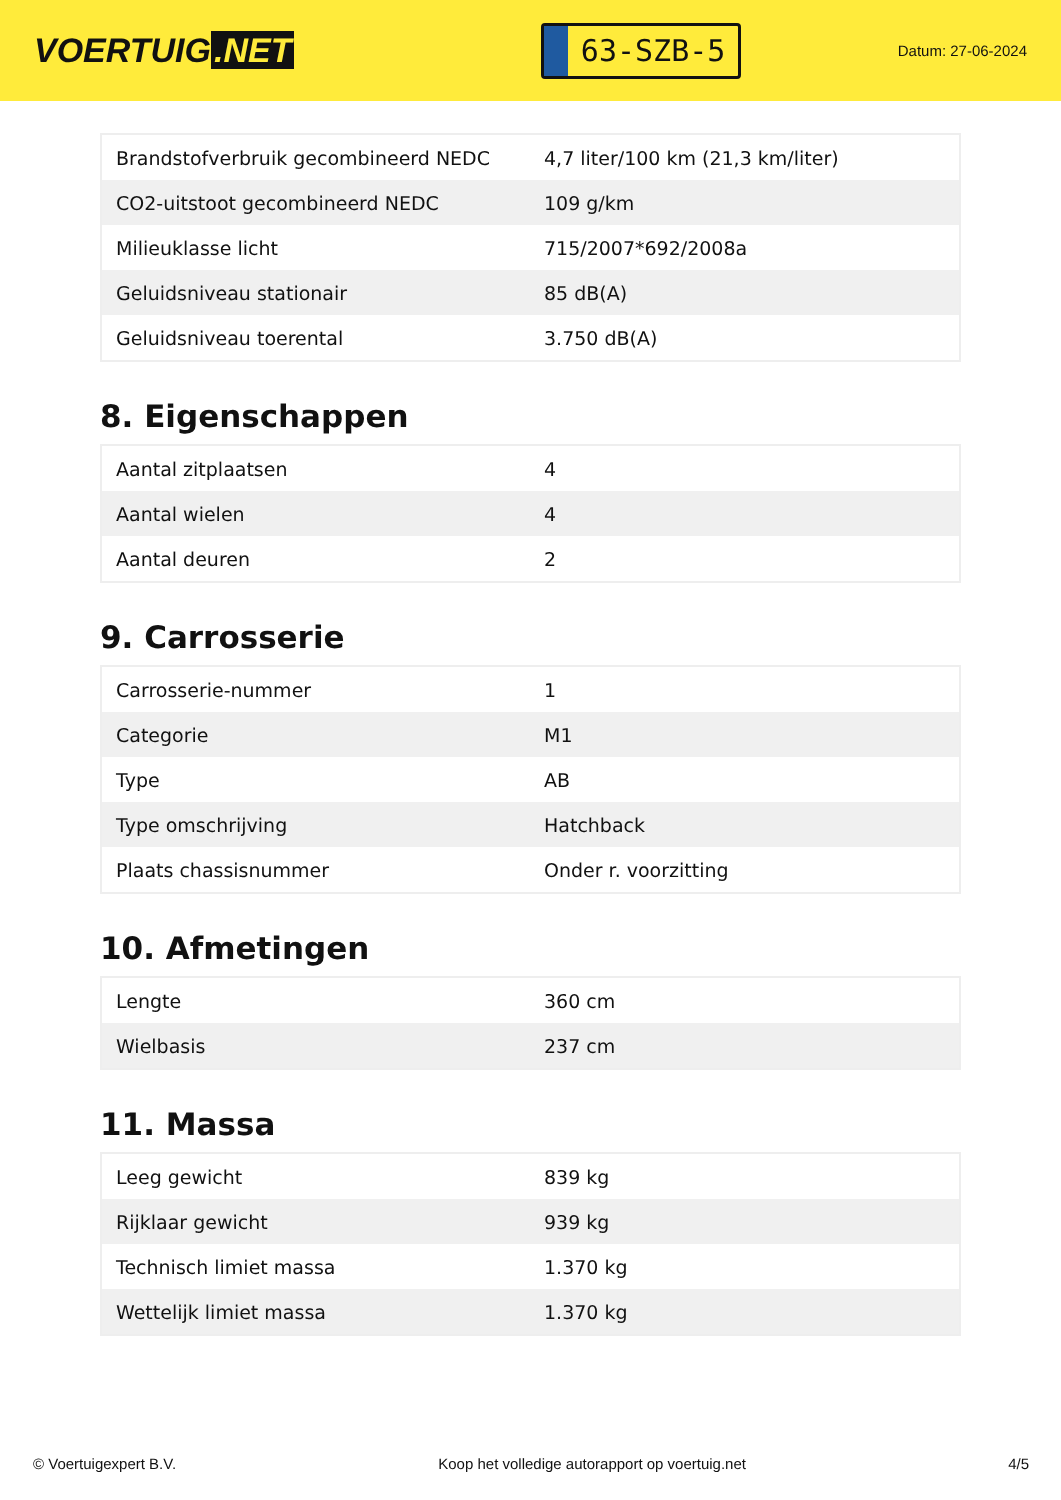VOERTUIG.NET
63-SZB-5
Datum: 27-06-2024
| Brandstofverbruik gecombineerd NEDC | 4,7 liter/100 km (21,3 km/liter) |
| CO2-uitstoot gecombineerd NEDC | 109 g/km |
| Milieuklasse licht | 715/2007*692/2008a |
| Geluidsniveau stationair | 85 dB(A) |
| Geluidsniveau toerental | 3.750 dB(A) |
8. Eigenschappen
| Aantal zitplaatsen | 4 |
| Aantal wielen | 4 |
| Aantal deuren | 2 |
9. Carrosserie
| Carrosserie-nummer | 1 |
| Categorie | M1 |
| Type | AB |
| Type omschrijving | Hatchback |
| Plaats chassisnummer | Onder r. voorzitting |
10. Afmetingen
| Lengte | 360 cm |
| Wielbasis | 237 cm |
11. Massa
| Leeg gewicht | 839 kg |
| Rijklaar gewicht | 939 kg |
| Technisch limiet massa | 1.370 kg |
| Wettelijk limiet massa | 1.370 kg |
© Voertuigexpert B.V. Koop het volledige autorapport op voertuig.net 4/5